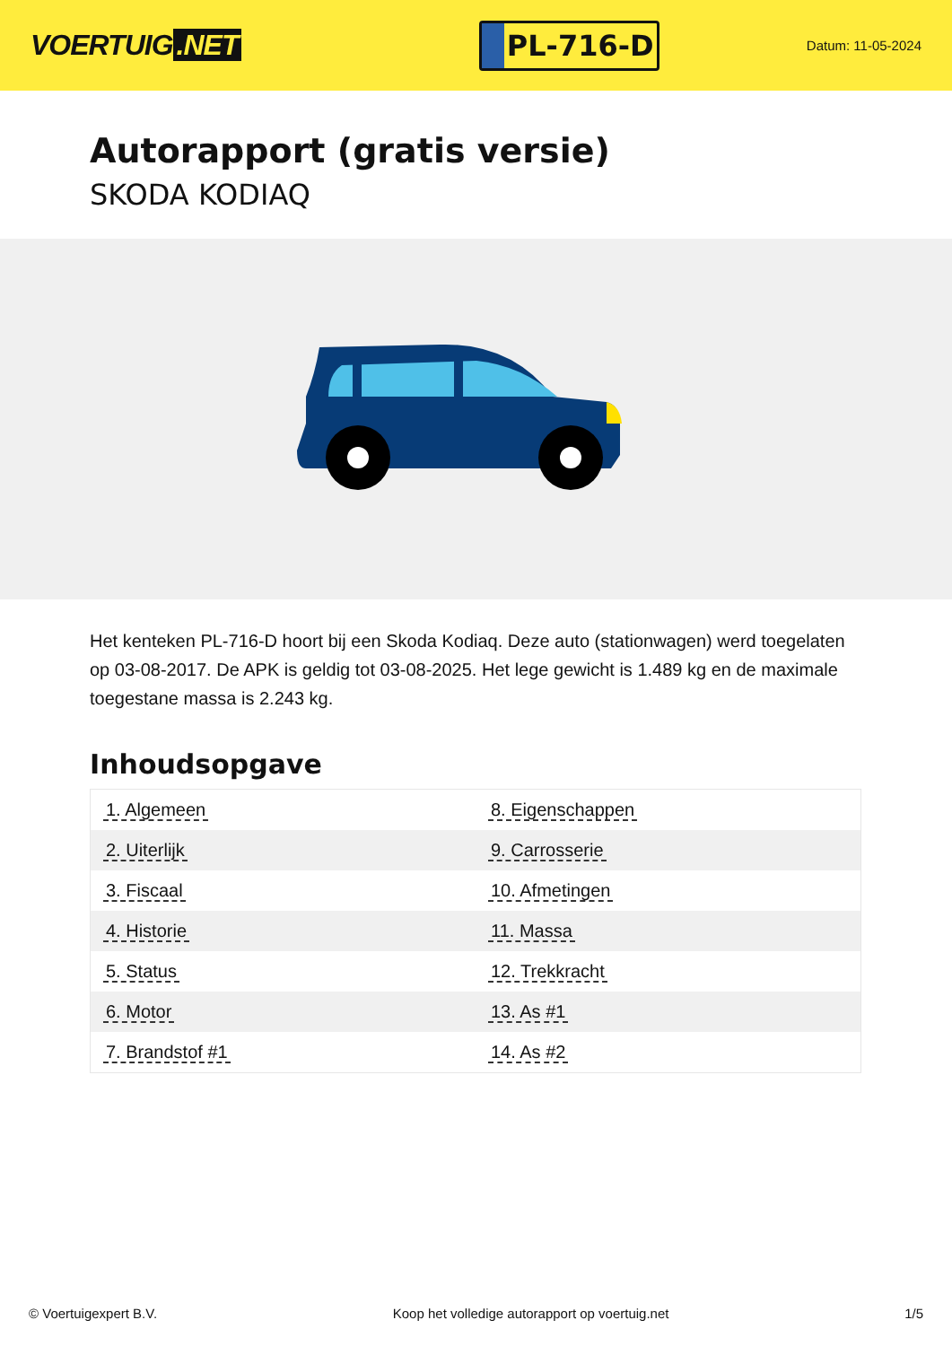VOERTUIG.NET
PL-716-D
Datum: 11-05-2024
Autorapport (gratis versie)
SKODA KODIAQ
Het kenteken PL-716-D hoort bij een Skoda Kodiaq. Deze auto (stationwagen) werd toegelaten op 03-08-2017. De APK is geldig tot 03-08-2025. Het lege gewicht is 1.489 kg en de maximale toegestane massa is 2.243 kg.
Inhoudsopgave
| 1. Algemeen | 8. Eigenschappen |
| 2. Uiterlijk | 9. Carrosserie |
| 3. Fiscaal | 10. Afmetingen |
| 4. Historie | 11. Massa |
| 5. Status | 12. Trekkracht |
| 6. Motor | 13. As #1 |
| 7. Brandstof #1 | 14. As #2 |
© Voertuigexpert B.V. Koop het volledige autorapport op voertuig.net 1/5